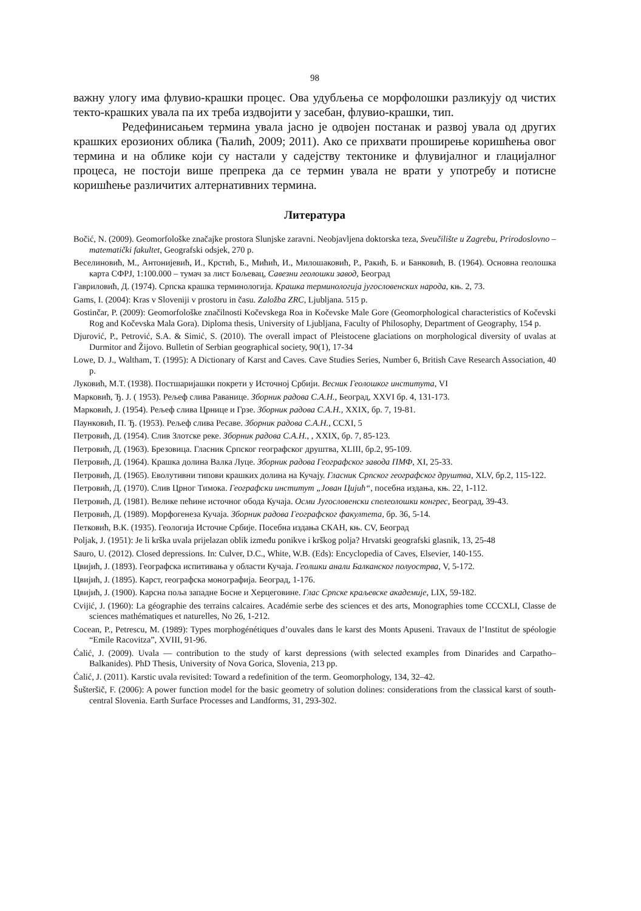98
важну улогу има флувио-крашки процес. Ова удубљења се морфолошки разликују од чистих текто-крашких увала па их треба издвојити у засебан, флувио-крашки, тип.
Редефинисањем термина увала јасно је одвојен постанак и развој увала од других крашких ерозионих облика (Ћалић, 2009; 2011). Ако се прихвати проширење коришћења овог термина и на облике који су настали у садејству тектонике и флувијалног и глацијалног процеса, не постоји више препрека да се термин увала не врати у употребу и потисне коришћење различитих алтернативних термина.
Литература
Bočić, N. (2009). Geomorfološke značajke prostora Slunjske zaravni. Neobjavljena doktorska teza, Sveučilište u Zagrebu, Prirodoslovno – matematički fakultet, Geografski odsjek, 270 p.
Веселиновић, М., Антонијевић, И., Крстић, Б., Мићић, И., Милошаковић, Р., Ракић, Б. и Банковић, В. (1964). Основна геолошка карта СФРЈ, 1:100.000 – тумач за лист Бољевац, Савезни геолошки завод, Београд
Гавриловић, Д. (1974). Српска крашка терминологија. Крашка терминологија југословенских народа, књ. 2, 73.
Gams, I. (2004): Kras v Sloveniji v prostoru in času. Založba ZRC, Ljubljana. 515 p.
Gostinčar, P. (2009): Geomorfološke značilnosti Kočevskega Roa in Kočevske Male Gore (Geomorphological characteristics of Kočevski Rog and Kočevska Mala Gora). Diploma thesis, University of Ljubljana, Faculty of Philosophy, Department of Geography, 154 p.
Djurović, P., Petrović, S.A. & Simić, S. (2010). The overall impact of Pleistocene glaciations on morphological diversity of uvalas at Durmitor and Žijovo. Bulletin of Serbian geographical society, 90(1), 17-34
Lowe, D. J., Waltham, T. (1995): A Dictionary of Karst and Caves. Cave Studies Series, Number 6, British Cave Research Association, 40 p.
Луковић, М.Т. (1938). Постшаријашки покрети у Источној Србији. Весник Геолошког института, VI
Марковић, Ђ. Ј. ( 1953). Рељеф слива Раванице. Зборник радова С.А.Н., Београд, XXVI бр. 4, 131-173.
Марковић, Ј. (1954). Рељеф слива Црнице и Грзе. Зборник радова С.А.Н., XXIX, бр. 7, 19-81.
Паунковић, П. Ђ. (1953). Рељеф слива Ресаве. Зборник радова С.А.Н., CCXI, 5
Петровић, Д. (1954). Слив Злотске реке. Зборник радова С.А.Н., , XXIX, бр. 7, 85-123.
Петровић, Д. (1963). Брезовица. Гласник Српског географског друштва, XLIII, бр.2, 95-109.
Петровић, Д. (1964). Крашка долина Валка Луце. Зборник радова Географског завода ПМФ, XI, 25-33.
Петровић, Д. (1965). Еволутивни типови крашких долина на Кучају. Гласник Српског географског друштва, XLV, бр.2, 115-122.
Петровић, Д. (1970). Слив Црног Тимока. Географски институт „Јован Цијић“, посебна издања, књ. 22, 1-112.
Петровић, Д. (1981). Велике пећине источног обода Кучаја. Осми Југословенски спелеолошки конгрес, Београд, 39-43.
Петровић, Д. (1989). Морфогенеза Кучаја. Зборник радова Географског факултета, бр. 36, 5-14.
Петковић, В.К. (1935). Геологија Источне Србије. Посебна издања СКАН, књ. CV, Београд
Poljak, J. (1951): Je li krška uvala prijelazan oblik između ponikve i krškog polja? Hrvatski geografski glasnik, 13, 25-48
Sauro, U. (2012). Closed depressions. In: Culver, D.C., White, W.B. (Eds): Encyclopedia of Caves, Elsevier, 140-155.
Цвијић, Ј. (1893). Географска испитивања у области Кучаја. Геолшки анали Балканског полуострва, V, 5-172.
Цвијић, Ј. (1895). Карст, географска монографија. Београд, 1-176.
Цвијић, Ј. (1900). Карсна поља западне Босне и Херцеговине. Глас Српске краљевске академије, LIX, 59-182.
Cvijić, J. (1960): La géographie des terrains calcaires. Académie serbe des sciences et des arts, Monographies tome CCCXLI, Classe de sciences mathématiques et naturelles, No 26, 1-212.
Cocean, P., Petrescu, M. (1989): Types morphogénétiques d’ouvales dans le karst des Monts Apuseni. Travaux de l’Institut de spéologie “Emile Racovitza”, XVIII, 91-96.
Ćalić, J. (2009). Uvala — contribution to the study of karst depressions (with selected examples from Dinarides and Carpatho–Balkanides). PhD Thesis, University of Nova Gorica, Slovenia, 213 pp.
Ćalić, J. (2011). Karstic uvala revisited: Toward a redefinition of the term. Geomorphology, 134, 32–42.
Šušteršič, F. (2006): A power function model for the basic geometry of solution dolines: considerations from the classical karst of south-central Slovenia. Earth Surface Processes and Landforms, 31, 293-302.